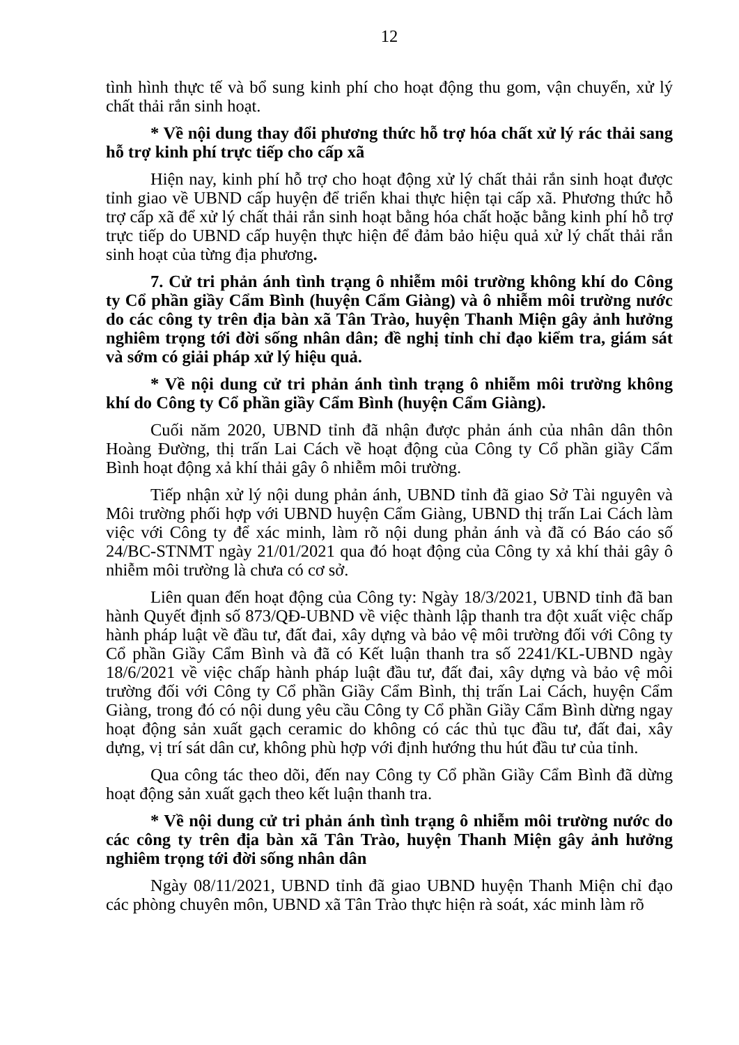12
tình hình thực tế và bổ sung kinh phí cho hoạt động thu gom, vận chuyển, xử lý chất thải rắn sinh hoạt.
* Về nội dung thay đổi phương thức hỗ trợ hóa chất xử lý rác thải sang hỗ trợ kinh phí trực tiếp cho cấp xã
Hiện nay, kinh phí hỗ trợ cho hoạt động xử lý chất thải rắn sinh hoạt được tỉnh giao về UBND cấp huyện để triển khai thực hiện tại cấp xã. Phương thức hỗ trợ cấp xã để xử lý chất thải rắn sinh hoạt bằng hóa chất hoặc bằng kinh phí hỗ trợ trực tiếp do UBND cấp huyện thực hiện để đảm bảo hiệu quả xử lý chất thải rắn sinh hoạt của từng địa phương.
7. Cử tri phản ánh tình trạng ô nhiễm môi trường không khí do Công ty Cổ phần giầy Cẩm Bình (huyện Cẩm Giàng) và ô nhiễm môi trường nước do các công ty trên địa bàn xã Tân Trào, huyện Thanh Miện gây ảnh hưởng nghiêm trọng tới đời sống nhân dân; đề nghị tỉnh chỉ đạo kiểm tra, giám sát và sớm có giải pháp xử lý hiệu quả.
* Về nội dung cử tri phản ánh tình trạng ô nhiễm môi trường không khí do Công ty Cổ phần giầy Cẩm Bình (huyện Cẩm Giàng).
Cuối năm 2020, UBND tỉnh đã nhận được phản ánh của nhân dân thôn Hoàng Đường, thị trấn Lai Cách về hoạt động của Công ty Cổ phần giầy Cẩm Bình hoạt động xả khí thải gây ô nhiễm môi trường.
Tiếp nhận xử lý nội dung phản ánh, UBND tỉnh đã giao Sở Tài nguyên và Môi trường phối hợp với UBND huyện Cẩm Giàng, UBND thị trấn Lai Cách làm việc với Công ty để xác minh, làm rõ nội dung phản ánh và đã có Báo cáo số 24/BC-STNMT ngày 21/01/2021 qua đó hoạt động của Công ty xả khí thải gây ô nhiễm môi trường là chưa có cơ sở.
Liên quan đến hoạt động của Công ty: Ngày 18/3/2021, UBND tỉnh đã ban hành Quyết định số 873/QĐ-UBND về việc thành lập thanh tra đột xuất việc chấp hành pháp luật về đầu tư, đất đai, xây dựng và bảo vệ môi trường đối với Công ty Cổ phần Giầy Cẩm Bình và đã có Kết luận thanh tra số 2241/KL-UBND ngày 18/6/2021 về việc chấp hành pháp luật đầu tư, đất đai, xây dựng và bảo vệ môi trường đối với Công ty Cổ phần Giầy Cẩm Bình, thị trấn Lai Cách, huyện Cẩm Giàng, trong đó có nội dung yêu cầu Công ty Cổ phần Giầy Cẩm Bình dừng ngay hoạt động sản xuất gạch ceramic do không có các thủ tục đầu tư, đất đai, xây dựng, vị trí sát dân cư, không phù hợp với định hướng thu hút đầu tư của tỉnh.
Qua công tác theo dõi, đến nay Công ty Cổ phần Giầy Cẩm Bình đã dừng hoạt động sản xuất gạch theo kết luận thanh tra.
* Về nội dung cử tri phản ánh tình trạng ô nhiễm môi trường nước do các công ty trên địa bàn xã Tân Trào, huyện Thanh Miện gây ảnh hưởng nghiêm trọng tới đời sống nhân dân
Ngày 08/11/2021, UBND tỉnh đã giao UBND huyện Thanh Miện chỉ đạo các phòng chuyên môn, UBND xã Tân Trào thực hiện rà soát, xác minh làm rõ